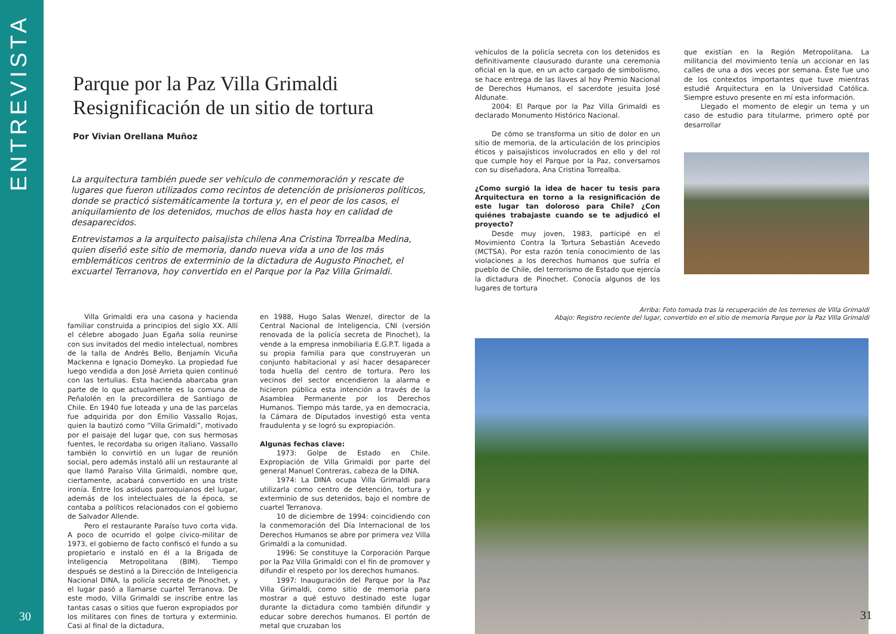ENTREVISTA
30
Parque por la Paz Villa Grimaldi
Resignificación de un sitio de tortura
Por Vivian Orellana Muñoz
La arquitectura también puede ser vehículo de conmemoración y rescate de lugares que fueron utilizados como recintos de detención de prisioneros políticos, donde se practicó sistemáticamente la tortura y, en el peor de los casos, el aniquilamiento de los detenidos, muchos de ellos hasta hoy en calidad de desaparecidos.
Entrevistamos a la arquitecto paisajista chilena Ana Cristina Torrealba Medina, quien diseñó este sitio de memoria, dando nueva vida a uno de los más emblemáticos centros de exterminio de la dictadura de Augusto Pinochet, el excuartel Terranova, hoy convertido en el Parque por la Paz Villa Grimaldi.
Villa Grimaldi era una casona y hacienda familiar construida a principios del siglo XX. Allí el célebre abogado Juan Egaña solía reunirse con sus invitados del medio intelectual, nombres de la talla de Andrés Bello, Benjamín Vicuña Mackenna e Ignacio Domeyko. La propiedad fue luego vendida a don José Arrieta quien continuó con las tertulias. Esta hacienda abarcaba gran parte de lo que actualmente es la comuna de Peñalolén en la precordillera de Santiago de Chile. En 1940 fue loteada y una de las parcelas fue adquirida por don Emilio Vassallo Rojas, quien la bautizó como “Villa Grimaldi”, motivado por el paisaje del lugar que, con sus hermosas fuentes, le recordaba su origen italiano. Vassallo también lo convirtió en un lugar de reunión social, pero además instaló allí un restaurante al que llamó Paraíso Villa Grimaldi, nombre que, ciertamente, acabará convertido en una triste ironía. Entre los asiduos parroquianos del lugar, además de los intelectuales de la época, se contaba a políticos relacionados con el gobierno de Salvador Allende.
Pero el restaurante Paraíso tuvo corta vida. A poco de ocurrido el golpe cívico-militar de 1973, el gobierno de facto confiscó el fundo a su propietario e instaló en él a la Brigada de Inteligencia Metropolitana (BIM). Tiempo después se destinó a la Dirección de Inteligencia Nacional DINA, la policía secreta de Pinochet, y el lugar pasó a llamarse cuartel Terranova. De este modo, Villa Grimaldi se inscribe entre las tantas casas o sitios que fueron expropiados por los militares con fines de tortura y exterminio. Casi al final de la dictadura,
en 1988, Hugo Salas Wenzel, director de la Central Nacional de Inteligencia, CNI (versión renovada de la policía secreta de Pinochet), la vende a la empresa inmobiliaria E.G.P.T. ligada a su propia familia para que construyeran un conjunto habitacional y así hacer desaparecer toda huella del centro de tortura. Pero los vecinos del sector encendieron la alarma e hicieron pública esta intención a través de la Asamblea Permanente por los Derechos Humanos. Tiempo más tarde, ya en democracia, la Cámara de Diputados investigó esta venta fraudulenta y se logró su expropiación.
Algunas fechas clave:
1973: Golpe de Estado en Chile. Expropiación de Villa Grimaldi por parte del general Manuel Contreras, cabeza de la DINA.
1974: La DINA ocupa Villa Grimaldi para utilizarla como centro de detención, tortura y exterminio de sus detenidos, bajo el nombre de cuartel Terranova.
10 de diciembre de 1994: coincidiendo con la conmemoración del Día Internacional de los Derechos Humanos se abre por primera vez Villa Grimaldi a la comunidad.
1996: Se constituye la Corporación Parque por la Paz Villa Grimaldi con el fin de promover y difundir el respeto por los derechos humanos.
1997: Inauguración del Parque por la Paz Villa Grimaldi, como sitio de memoria para mostrar a qué estuvo destinado este lugar durante la dictadura como también difundir y educar sobre derechos humanos. El portón de metal que cruzaban los
vehículos de la policía secreta con los detenidos es definitivamente clausurado durante una ceremonia oficial en la que, en un acto cargado de simbolismo, se hace entrega de las llaves al hoy Premio Nacional de Derechos Humanos, el sacerdote jesuita José Aldunate.
2004: El Parque por la Paz Villa Grimaldi es declarado Monumento Histórico Nacional.
De cómo se transforma un sitio de dolor en un sitio de memoria, de la articulación de los principios éticos y paisajísticos involucrados en ello y del rol que cumple hoy el Parque por la Paz, conversamos con su diseñadora, Ana Cristina Torrealba.
¿Como surgió la idea de hacer tu tesis para Arquitectura en torno a la resignificación de este lugar tan doloroso para Chile? ¿Con quiénes trabajaste cuando se te adjudicó el proyecto?
Desde muy joven, 1983, participé en el Movimiento Contra la Tortura Sebastián Acevedo (MCTSA). Por esta razón tenía conocimiento de las violaciones a los derechos humanos que sufría el pueblo de Chile, del terrorismo de Estado que ejercía la dictadura de Pinochet. Conocía algunos de los lugares de tortura
que existían en la Región Metropolitana. La militancia del movimiento tenía un accionar en las calles de una a dos veces por semana. Éste fue uno de los contextos importantes que tuve mientras estudié Arquitectura en la Universidad Católica. Siempre estuvo presente en mí esta información.
Llegado el momento de elegir un tema y un caso de estudio para titularme, primero opté por desarrollar
Arriba: Foto tomada tras la recuperación de los terrenos de Villa Grimaldi
Abajo: Registro reciente del lugar, convertido en el sitio de memoria Parque por la Paz Villa Grimaldi
31